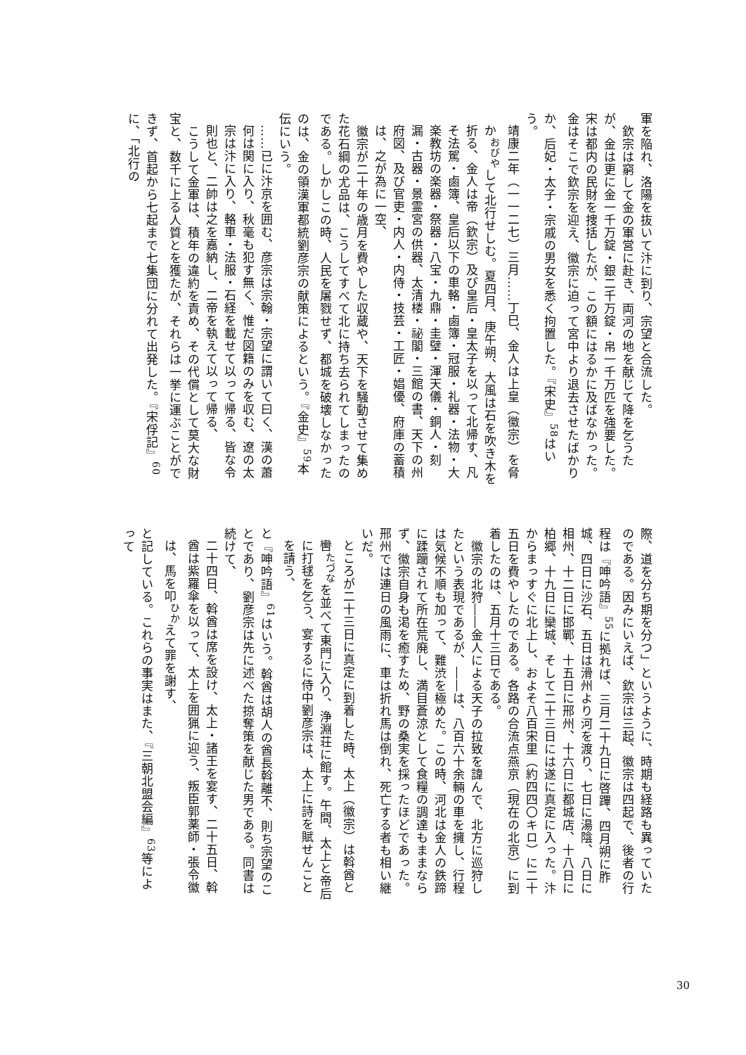軍を陥れ、洛陽を抜いて汴に到り、宗望と合流した。
　欽宗は窮して金の軍営に赴き、両河の地を献じて降を乞うたが、金は更に金一千万錠・銀二千万錠・帛一千万匹を強要した。宋は都内の民財を捜括したが、この額にはるかに及ばなかった。金はそこで欽宗を迎え、徽宗に迫って宮中より退去させたばかりか、后妃・太子・宗戚の男女を悉く拘置した。『宋史』<sup>58</sup>はいう。
靖康二年（一一二七）三月……丁巳、金人は上皇（徽宗）を脅か<sup>おびや</sup>して北行せしむ。夏四月、庚午朔、大風は石を吹き木を折る、金人は帝（欽宗）及び皇后・皇太子を以って北帰す、凡そ法駕・鹵簿、皇后以下の車輅・鹵簿・冠服・礼器・法物・大楽教坊の楽器・祭器・八宝・九鼎・圭璧・渾天儀・銅人・刻漏・古器・景霊宮の供器、太清楼・祕閣・三館の書、天下の州府図、及び官吏・内人・内侍・技芸・工匠・娼優、府庫の蓄積は、之が為に一空、
　徽宗が二十年の歳月を費やした収蔵や、天下を騒動させて集めた花石綱の尤品は、こうしてすべて北に持ち去られてしまったのである。しかしこの時、人民を屠戮せず、都城を破壊しなかったのは、金の領漢軍都統劉彦宗の献策によるという。『金史』<sup>59</sup>本伝にいう。
……已に汴京を囲む、彦宗は宗翰・宗望に謂いて曰く、漢の蕭何は関に入り、秋毫も犯す無く、惟だ図籍のみを収む、遼の太宗は汴に入り、輅車・法服・石経を載せて以って帰る、皆な令則也と、二帥は之を嘉納し、二帝を執えて以って帰る、
　こうして金軍は、積年の違約を責め、その代償として莫大な財宝と、数千に上る人質とを獲たが、それらは一挙に運ぶことができず、首起から七起まで七集団に分れて出発した。『宋俘記』<sup>60</sup>に、「北行の
際、道を分ち期を分つ」というように、時期も経路も異っていたのである。因みにいえば、欽宗は三起、徽宗は四起で、後者の行程は『呻吟語』<sup>55</sup>に拠れば、三月二十九日に啓蹕、四月朔に胙城、四日に沙石、五日は滑州より河を渡り、七日に湯陰、八日に相州、十二日に邯鄲、十五日に邢州、十六日に都城店、十八日に柏郷、十九日に欒城、そして二十三日には遂に真定に入った。汴からまっすぐに北上し、およそ八百宋里（約四四〇キロ）に二十五日を費やしたのである。各路の合流点燕京（現在の北京）に到着したのは、五月十三日である。
　徽宗の北狩――金人による天子の拉致を諱んで、北方に巡狩したという表現であるが、――は、八百六十余輛の車を擁し、行程は気候不順も加って、難渋を極めた。この時、河北は金人の鉄蹄に蹂躪されて所在荒廃し、満目蒼涼として食糧の調達もままならず、徽宗自身も渇を癒すため、野の桑実を採ったほどであった。邢州では連日の風雨に、車は折れ馬は倒れ、死亡する者も相い継いだ。
ところが二十三日に真定に到着した時、太上（徽宗）は斡酋と轡<sup>たづな</sup>を並べて東門に入り、浄淵荘に館す。午間、太上と帝后に打毬を乞う、宴するに侍中劉彦宗は、太上に詩を賦せんことを請う、
と『呻吟語』<sup>61</sup>はいう。斡酋は胡人の酋長斡離不、則ち宗望のことであり、劉彦宗は先に述べた掠奪策を献じた男である。同書は続けて、
二十四日、斡酋は席を設け、太上・諸王を宴す、二十五日、斡酋は紫羅傘を以って、太上を囲猟に迎う、叛臣郭薬師・張令徽は、馬を叩<sup>ひか</sup>えて罪を謝す、
と記している。これらの事実はまた、『三朝北盟会編』<sup>63</sup>等によって
30